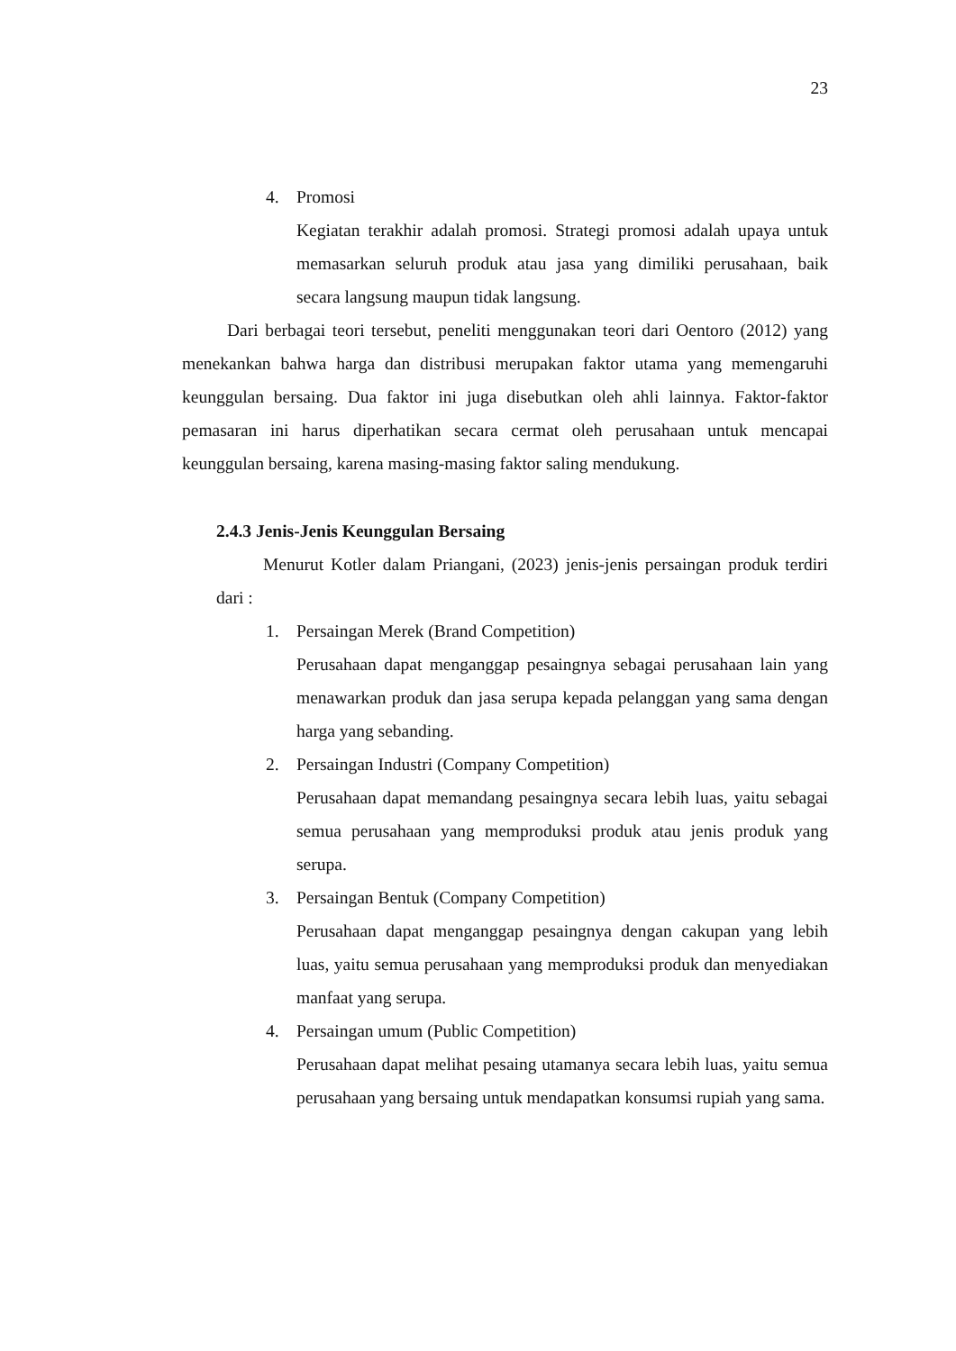23
4. Promosi
Kegiatan terakhir adalah promosi. Strategi promosi adalah upaya untuk memasarkan seluruh produk atau jasa yang dimiliki perusahaan, baik secara langsung maupun tidak langsung.
Dari berbagai teori tersebut, peneliti menggunakan teori dari Oentoro (2012) yang menekankan bahwa harga dan distribusi merupakan faktor utama yang memengaruhi keunggulan bersaing. Dua faktor ini juga disebutkan oleh ahli lainnya. Faktor-faktor pemasaran ini harus diperhatikan secara cermat oleh perusahaan untuk mencapai keunggulan bersaing, karena masing-masing faktor saling mendukung.
2.4.3 Jenis-Jenis Keunggulan Bersaing
Menurut Kotler dalam Priangani, (2023) jenis-jenis persaingan produk terdiri dari :
1. Persaingan Merek (Brand Competition)
Perusahaan dapat menganggap pesaingnya sebagai perusahaan lain yang menawarkan produk dan jasa serupa kepada pelanggan yang sama dengan harga yang sebanding.
2. Persaingan Industri (Company Competition)
Perusahaan dapat memandang pesaingnya secara lebih luas, yaitu sebagai semua perusahaan yang memproduksi produk atau jenis produk yang serupa.
3. Persaingan Bentuk (Company Competition)
Perusahaan dapat menganggap pesaingnya dengan cakupan yang lebih luas, yaitu semua perusahaan yang memproduksi produk dan menyediakan manfaat yang serupa.
4. Persaingan umum (Public Competition)
Perusahaan dapat melihat pesaing utamanya secara lebih luas, yaitu semua perusahaan yang bersaing untuk mendapatkan konsumsi rupiah yang sama.